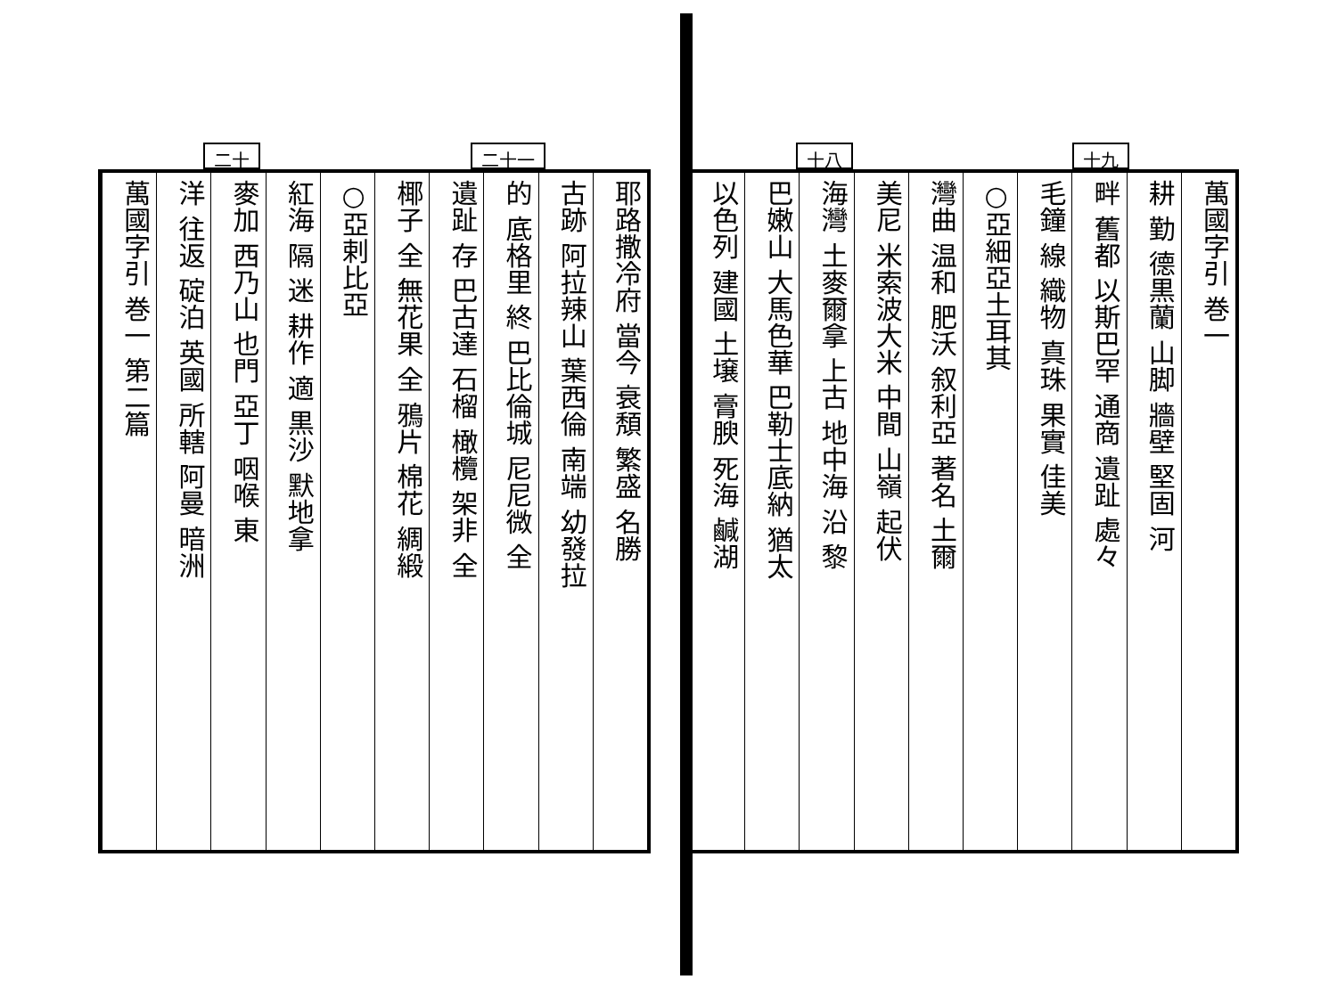十八 十九
萬國字引 巻一
耕 勤 德黒蘭 山脚 牆壁 堅固 河
畔 舊都 以斯巴罕 通商 遺趾 處々
毛鐘 線 織物 真珠 果實 佳美
○亞細亞土耳其
灣曲 温和 肥沃 叙利亞 著名 土爾
美尼 米索波大米 中間 山嶺 起伏
海灣 土麥爾拿 上古 地中海 沿 黎
巴嫩山 大馬色華 巴勒士底納 猶太
以色列 建國 土壌 膏腴 死海 鹹湖
二十 二十一
耶路撒冷府 當今 衰頽 繁盛 名勝
古跡 阿拉辣山 葉西倫 南端 幼發拉
的 底格里 終 巴比倫城 尼尼微 全
遺趾 存 巴古達 石榴 橄欖 架非 全
椰子 全 無花果 全 鴉片 棉花 綢緞
○亞剌比亞
紅海 隔 迷 耕作 適 黒沙 默地拿
麥加 西乃山 也門 亞丁 咽喉 東
洋 往返 碇泊 英國 所轄 阿曼 暗洲
萬國字引 巻一 第二篇